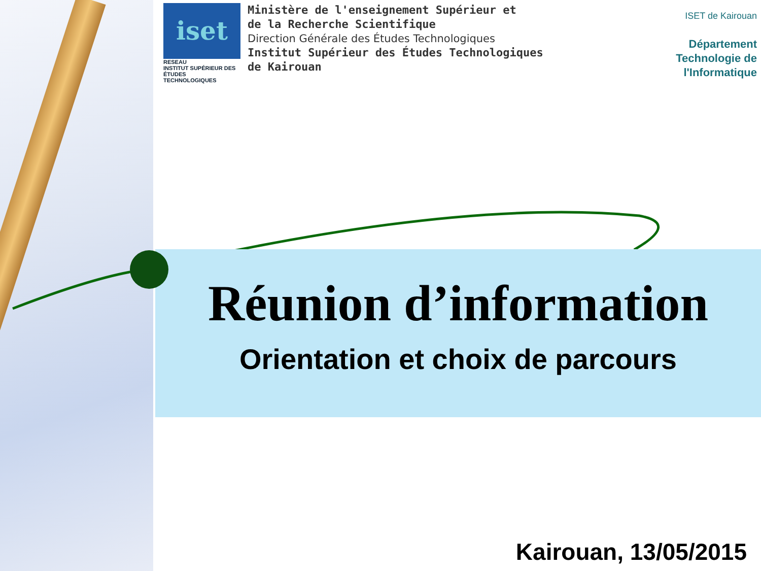iset
RESEAU
INSTITUT SUPÉRIEUR DES ÉTUDES TECHNOLOGIQUES
Ministère de l'enseignement Supérieur et
de la Recherche Scientifique
Direction Générale des Études Technologiques
Institut Supérieur des Études Technologiques
de Kairouan
ISET de Kairouan
Département
Technologie de
l'Informatique
Réunion d’information
Orientation et choix de parcours
Kairouan, 13/05/2015